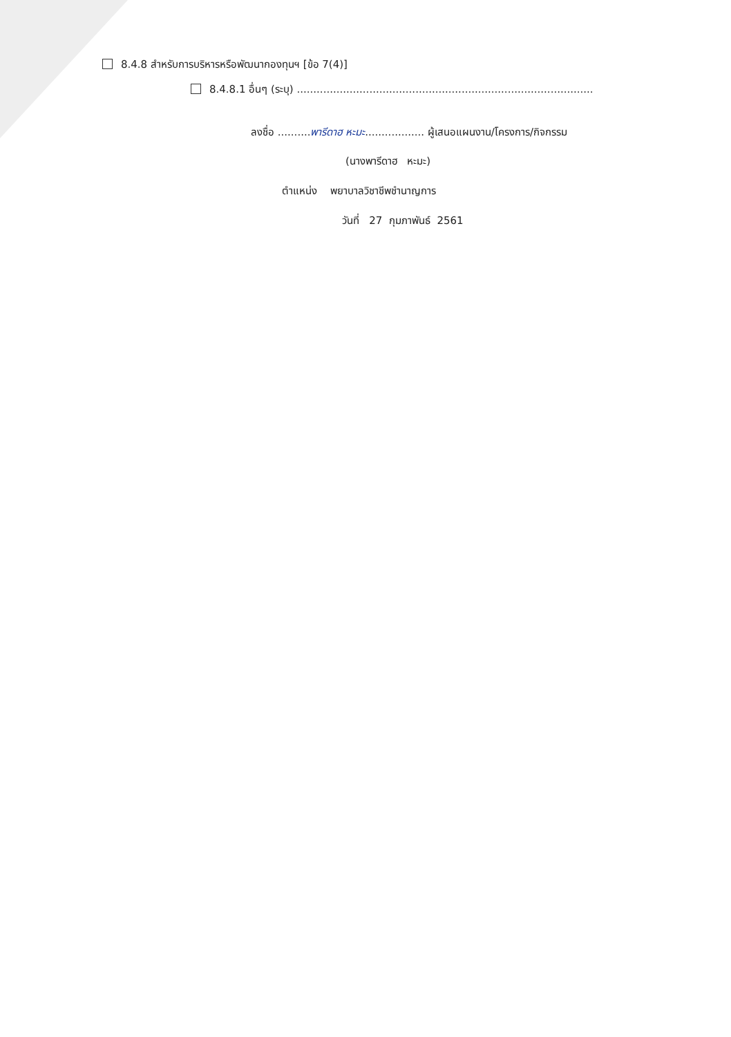8.4.8 สำหรับการบริหารหรือพัฒนากองทุนฯ [ข้อ 7(4)]
8.4.8.1 อื่นๆ (ระบุ) ..........................................................................................
ลงชื่อ ..........พารีดาฮ หะมะ.................. ผู้เสนอแผนงาน/โครงการ/กิจกรรม
(นางพารีดาฮ หะมะ)
ตำแหน่ง พยาบาลวิชาชีพชำนาญการ
วันที่ 27 กุมภาพันธ์ 2561